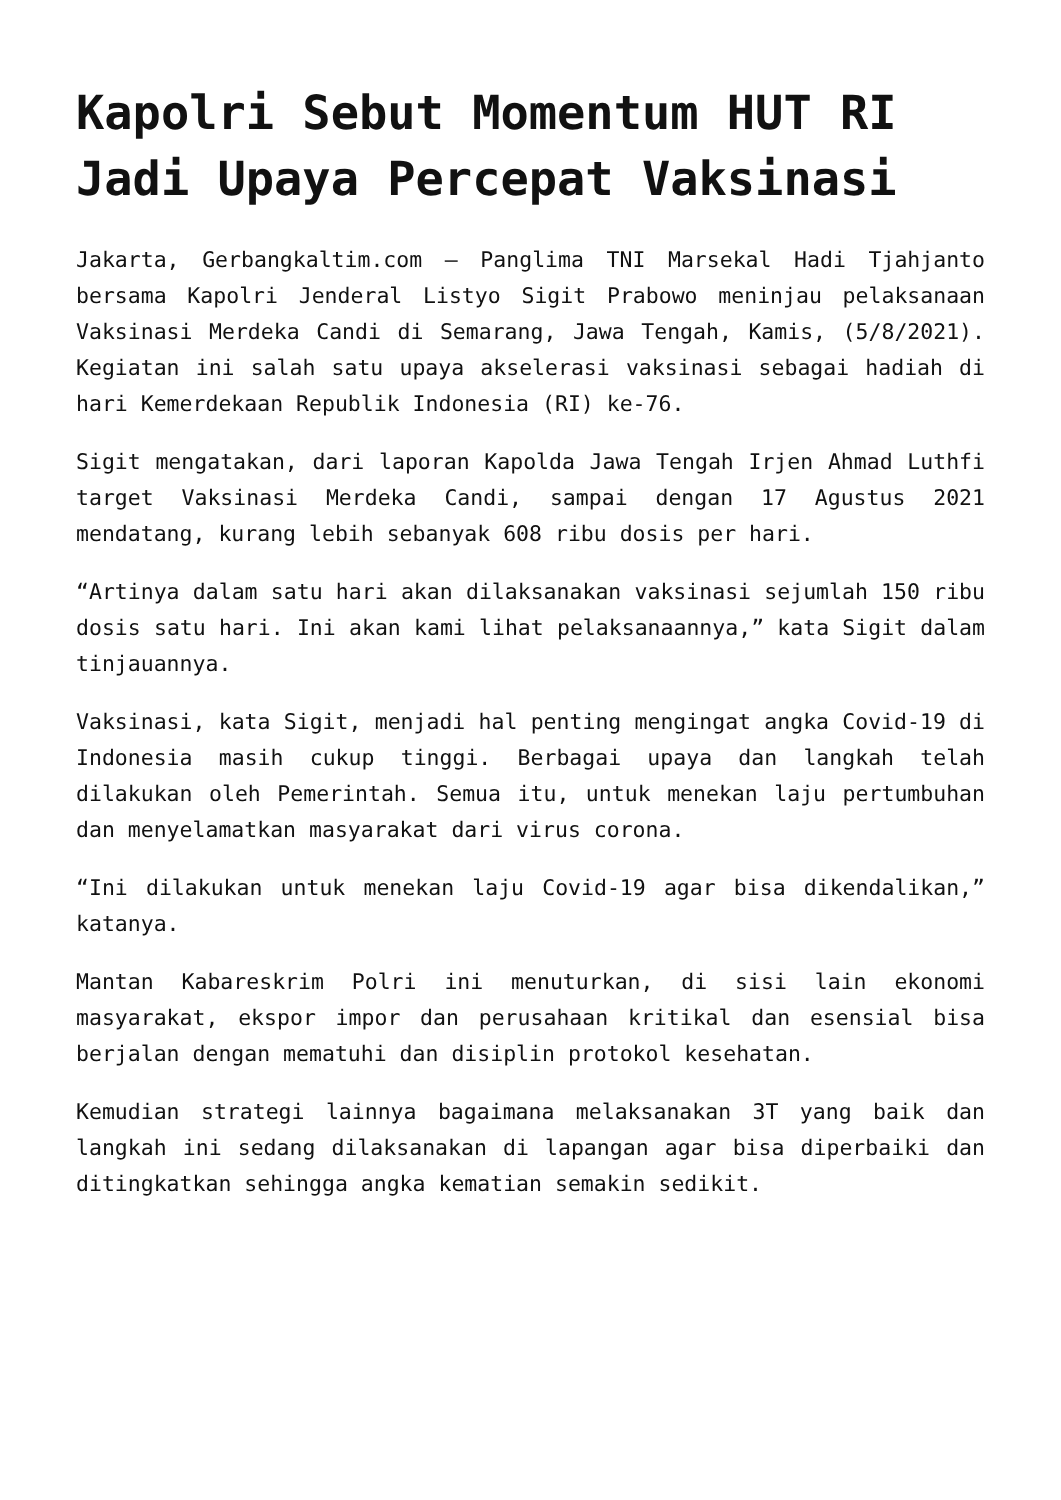Kapolri Sebut Momentum HUT RI Jadi Upaya Percepat Vaksinasi
Jakarta, Gerbangkaltim.com – Panglima TNI Marsekal Hadi Tjahjanto bersama Kapolri Jenderal Listyo Sigit Prabowo meninjau pelaksanaan Vaksinasi Merdeka Candi di Semarang, Jawa Tengah, Kamis, (5/8/2021). Kegiatan ini salah satu upaya akselerasi vaksinasi sebagai hadiah di hari Kemerdekaan Republik Indonesia (RI) ke-76.
Sigit mengatakan, dari laporan Kapolda Jawa Tengah Irjen Ahmad Luthfi target Vaksinasi Merdeka Candi, sampai dengan 17 Agustus 2021 mendatang, kurang lebih sebanyak 608 ribu dosis per hari.
“Artinya dalam satu hari akan dilaksanakan vaksinasi sejumlah 150 ribu dosis satu hari. Ini akan kami lihat pelaksanaannya,” kata Sigit dalam tinjauannya.
Vaksinasi, kata Sigit, menjadi hal penting mengingat angka Covid-19 di Indonesia masih cukup tinggi. Berbagai upaya dan langkah telah dilakukan oleh Pemerintah. Semua itu, untuk menekan laju pertumbuhan dan menyelamatkan masyarakat dari virus corona.
“Ini dilakukan untuk menekan laju Covid-19 agar bisa dikendalikan,” katanya.
Mantan Kabareskrim Polri ini menuturkan, di sisi lain ekonomi masyarakat, ekspor impor dan perusahaan kritikal dan esensial bisa berjalan dengan mematuhi dan disiplin protokol kesehatan.
Kemudian strategi lainnya bagaimana melaksanakan 3T yang baik dan langkah ini sedang dilaksanakan di lapangan agar bisa diperbaiki dan ditingkatkan sehingga angka kematian semakin sedikit.